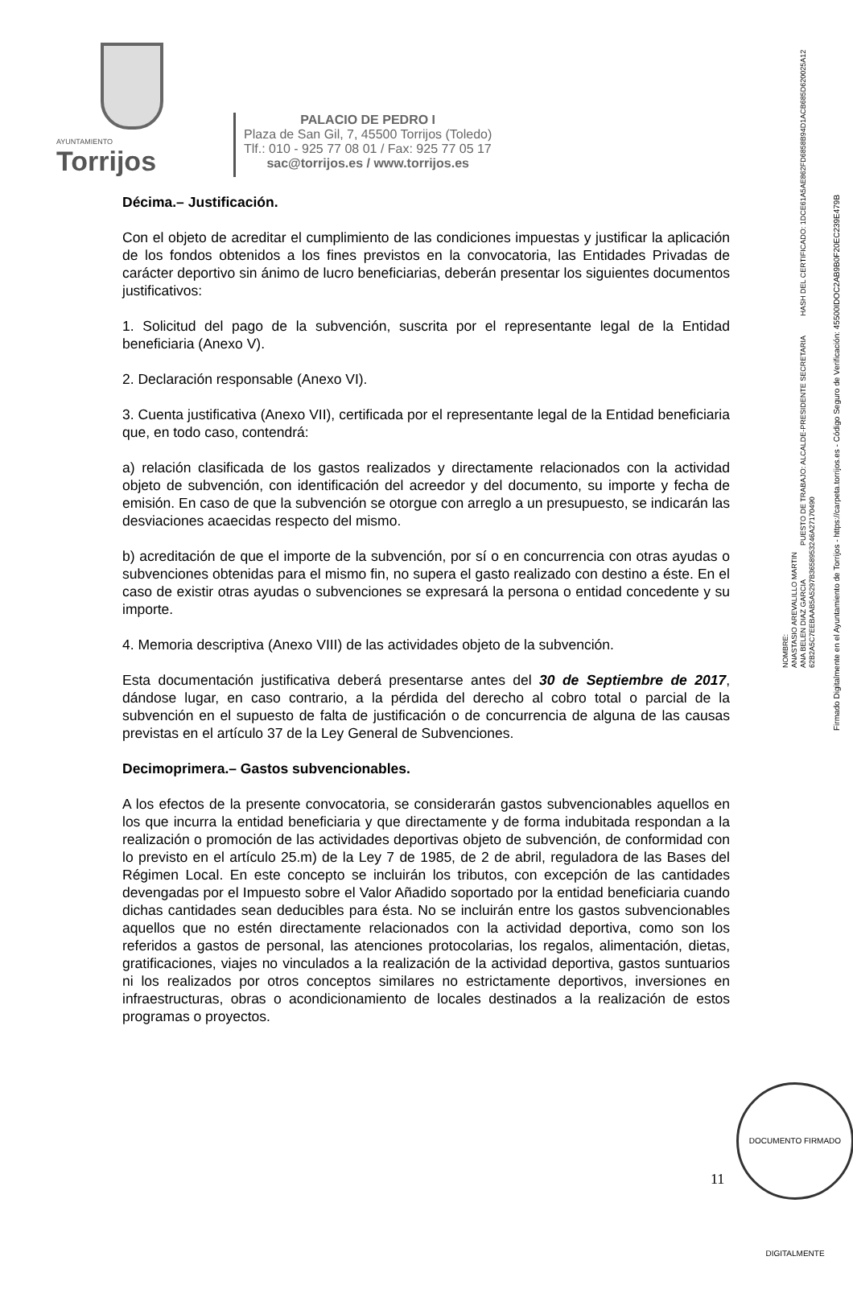AYUNTAMIENTO
Torrijos
PALACIO DE PEDRO I
Plaza de San Gil, 7, 45500 Torrijos (Toledo)
Tlf.: 010 - 925 77 08 01 / Fax: 925 77 05 17
sac@torrijos.es / www.torrijos.es
Décima.– Justificación.
Con el objeto de acreditar el cumplimiento de las condiciones impuestas y justificar la aplicación de los fondos obtenidos a los fines previstos en la convocatoria, las Entidades Privadas de carácter deportivo sin ánimo de lucro beneficiarias, deberán presentar los siguientes documentos justificativos:
1. Solicitud del pago de la subvención, suscrita por el representante legal de la Entidad beneficiaria (Anexo V).
2. Declaración responsable (Anexo VI).
3. Cuenta justificativa (Anexo VII), certificada por el representante legal de la Entidad beneficiaria que, en todo caso, contendrá:
a) relación clasificada de los gastos realizados y directamente relacionados con la actividad objeto de subvención, con identificación del acreedor y del documento, su importe y fecha de emisión. En caso de que la subvención se otorgue con arreglo a un presupuesto, se indicarán las desviaciones acaecidas respecto del mismo.
b) acreditación de que el importe de la subvención, por sí o en concurrencia con otras ayudas o subvenciones obtenidas para el mismo fin, no supera el gasto realizado con destino a éste. En el caso de existir otras ayudas o subvenciones se expresará la persona o entidad concedente y su importe.
4. Memoria descriptiva (Anexo VIII) de las actividades objeto de la subvención.
Esta documentación justificativa deberá presentarse antes del 30 de Septiembre de 2017, dándose lugar, en caso contrario, a la pérdida del derecho al cobro total o parcial de la subvención en el supuesto de falta de justificación o de concurrencia de alguna de las causas previstas en el artículo 37 de la Ley General de Subvenciones.
Decimoprimera.– Gastos subvencionables.
A los efectos de la presente convocatoria, se considerarán gastos subvencionables aquellos en los que incurra la entidad beneficiaria y que directamente y de forma indubitada respondan a la realización o promoción de las actividades deportivas objeto de subvención, de conformidad con lo previsto en el artículo 25.m) de la Ley 7 de 1985, de 2 de abril, reguladora de las Bases del Régimen Local. En este concepto se incluirán los tributos, con excepción de las cantidades devengadas por el Impuesto sobre el Valor Añadido soportado por la entidad beneficiaria cuando dichas cantidades sean deducibles para ésta. No se incluirán entre los gastos subvencionables aquellos que no estén directamente relacionados con la actividad deportiva, como son los referidos a gastos de personal, las atenciones protocolarias, los regalos, alimentación, dietas, gratificaciones, viajes no vinculados a la realización de la actividad deportiva, gastos suntuarios ni los realizados por otros conceptos similares no estrictamente deportivos, inversiones en infraestructuras, obras o acondicionamiento de locales destinados a la realización de estos programas o proyectos.
NOMBRE:
ANASTASIO AREVALILLO MARTIN
ANA BELEN DIAZ GARCIA PUESTO DE TRABAJO: ALCALDE-PRESIDENTE SECRETARIA HASH DEL CERTIFICADO: 1DCE61A5AE862FD6858B94D1ACB685D620025A12 62B2A5C7EEBAAB5A5297B3658953246A27170490
Firmado Digitalmente en el Ayuntamiento de Torrijos - https://carpeta.torrijos.es - Código Seguro de Verificación: 45500IDOC2AB9B0F20EC239E479B
11
DOCUMENTO FIRMADO DIGITALMENTE